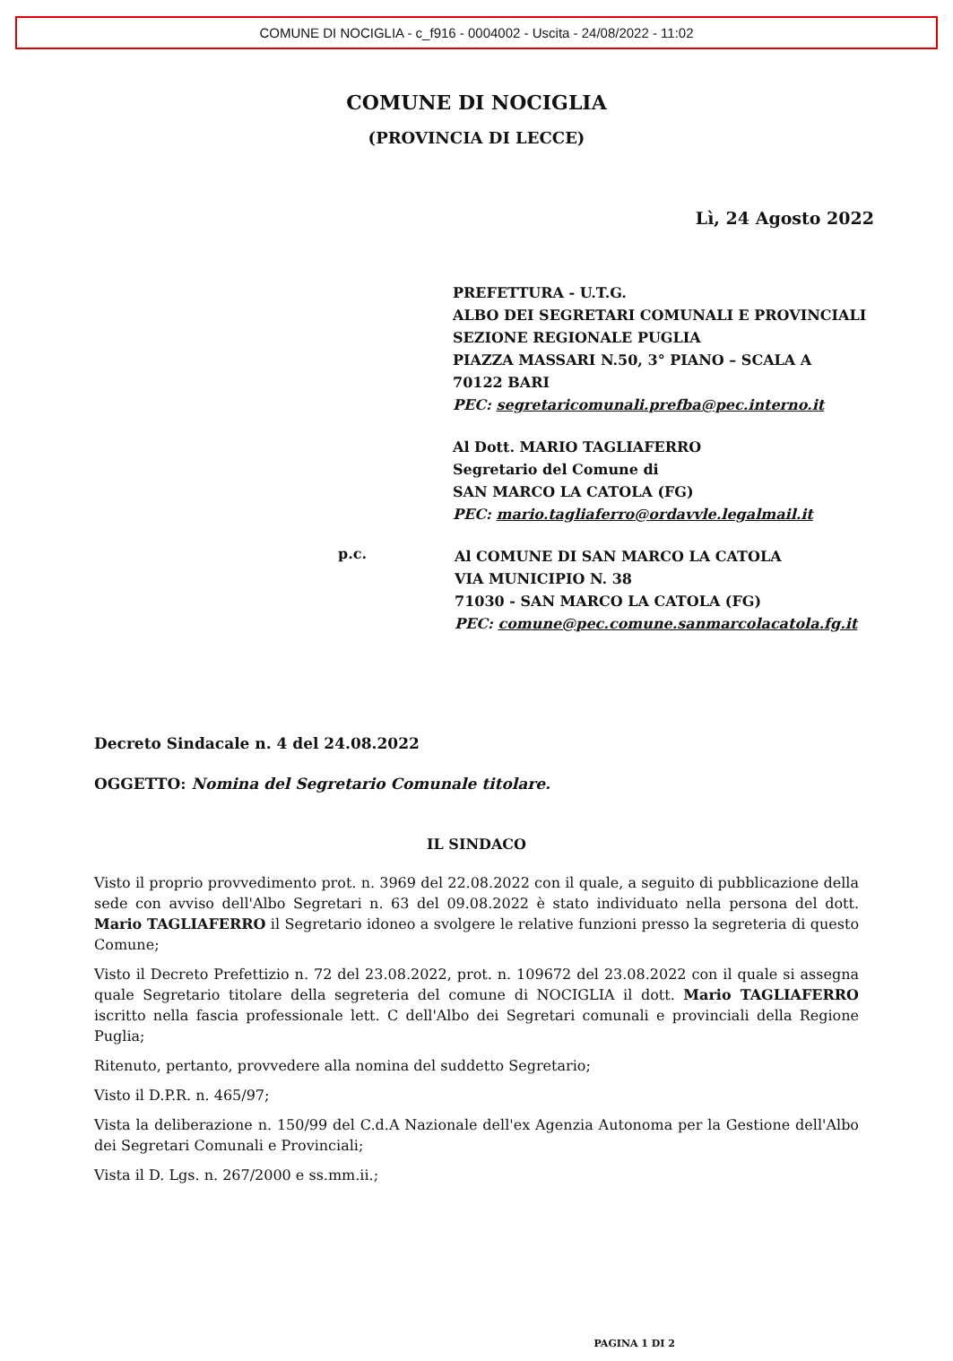COMUNE DI NOCIGLIA - c_f916 - 0004002 - Uscita - 24/08/2022 - 11:02
COMUNE DI NOCIGLIA
(PROVINCIA DI LECCE)
Lì, 24 Agosto 2022
PREFETTURA - U.T.G.
ALBO DEI SEGRETARI COMUNALI E PROVINCIALI
SEZIONE REGIONALE PUGLIA
PIAZZA MASSARI N.50, 3° PIANO – SCALA A
70122 BARI
PEC: segretaricomunali.prefba@pec.interno.it
Al Dott. MARIO TAGLIAFERRO
Segretario del Comune di
SAN MARCO LA CATOLA (FG)
PEC: mario.tagliaferro@ordavvle.legalmail.it
p.c.
Al COMUNE DI SAN MARCO LA CATOLA
VIA MUNICIPIO N. 38
71030 - SAN MARCO LA CATOLA (FG)
PEC: comune@pec.comune.sanmarcolacatola.fg.it
Decreto Sindacale n. 4 del 24.08.2022
OGGETTO: Nomina del Segretario Comunale titolare.
IL SINDACO
Visto il proprio provvedimento prot. n. 3969 del 22.08.2022 con il quale, a seguito di pubblicazione della sede con avviso dell'Albo Segretari n. 63 del 09.08.2022 è stato individuato nella persona del dott. Mario TAGLIAFERRO il Segretario idoneo a svolgere le relative funzioni presso la segreteria di questo Comune;
Visto il Decreto Prefettizio n. 72 del 23.08.2022, prot. n. 109672 del 23.08.2022 con il quale si assegna quale Segretario titolare della segreteria del comune di NOCIGLIA il dott. Mario TAGLIAFERRO iscritto nella fascia professionale lett. C dell'Albo dei Segretari comunali e provinciali della Regione Puglia;
Ritenuto, pertanto, provvedere alla nomina del suddetto Segretario;
Visto il D.P.R. n. 465/97;
Vista la deliberazione n. 150/99 del C.d.A Nazionale dell'ex Agenzia Autonoma per la Gestione dell'Albo dei Segretari Comunali e Provinciali;
Vista il D. Lgs. n. 267/2000 e ss.mm.ii.;
PAGINA 1 DI 2